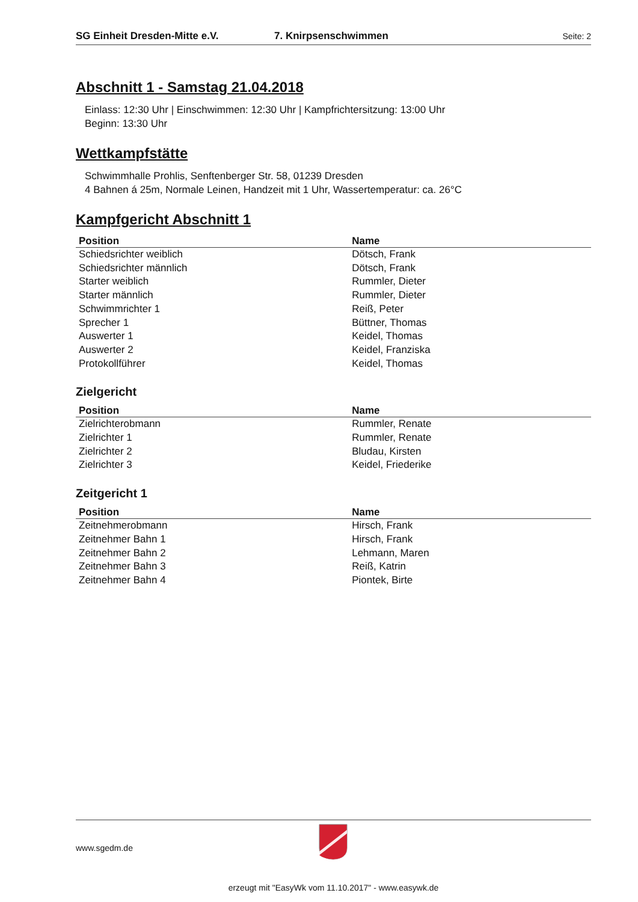SG Einheit Dresden-Mitte e.V. 7. Knirpsenschwimmen Seite: 2
Abschnitt 1 - Samstag 21.04.2018
Einlass: 12:30 Uhr | Einschwimmen: 12:30 Uhr | Kampfrichtersitzung: 13:00 Uhr
Beginn: 13:30 Uhr
Wettkampfstätte
Schwimmhalle Prohlis, Senftenberger Str. 58, 01239 Dresden
4 Bahnen á 25m, Normale Leinen, Handzeit mit 1 Uhr, Wassertemperatur: ca. 26°C
Kampfgericht Abschnitt 1
| Position | Name |
| --- | --- |
| Schiedsrichter weiblich | Dötsch, Frank |
| Schiedsrichter männlich | Dötsch, Frank |
| Starter weiblich | Rummler, Dieter |
| Starter männlich | Rummler, Dieter |
| Schwimmrichter 1 | Reiß, Peter |
| Sprecher 1 | Büttner, Thomas |
| Auswerter 1 | Keidel, Thomas |
| Auswerter 2 | Keidel, Franziska |
| Protokollführer | Keidel, Thomas |
Zielgericht
| Position | Name |
| --- | --- |
| Zielrichterobmann | Rummler, Renate |
| Zielrichter 1 | Rummler, Renate |
| Zielrichter 2 | Bludau, Kirsten |
| Zielrichter 3 | Keidel, Friederike |
Zeitgericht 1
| Position | Name |
| --- | --- |
| Zeitnehmerobmann | Hirsch, Frank |
| Zeitnehmer Bahn 1 | Hirsch, Frank |
| Zeitnehmer Bahn 2 | Lehmann, Maren |
| Zeitnehmer Bahn 3 | Reiß, Katrin |
| Zeitnehmer Bahn 4 | Piontek, Birte |
www.sgedm.de
erzeugt mit "EasyWk vom 11.10.2017" - www.easywk.de